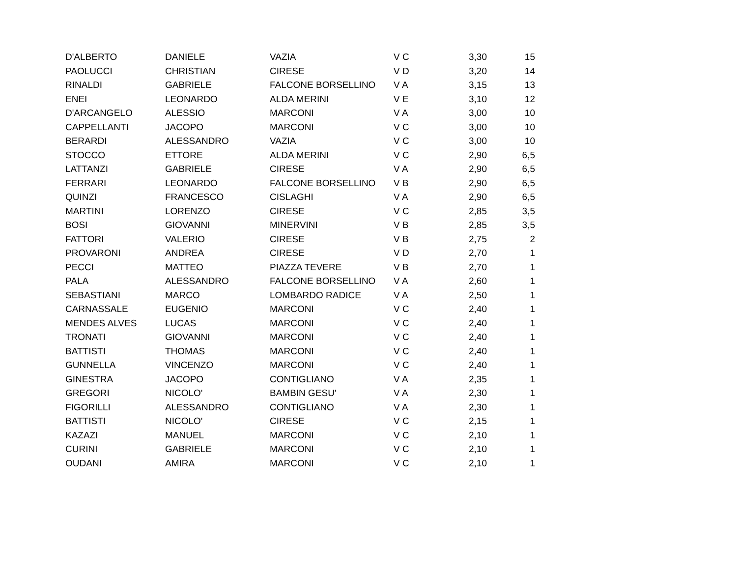| D'ALBERTO | DANIELE | VAZIA | V C | 3,30 | 15 |
| PAOLUCCI | CHRISTIAN | CIRESE | V D | 3,20 | 14 |
| RINALDI | GABRIELE | FALCONE BORSELLINO | V A | 3,15 | 13 |
| ENEI | LEONARDO | ALDA MERINI | V E | 3,10 | 12 |
| D'ARCANGELO | ALESSIO | MARCONI | V A | 3,00 | 10 |
| CAPPELLANTI | JACOPO | MARCONI | V C | 3,00 | 10 |
| BERARDI | ALESSANDRO | VAZIA | V C | 3,00 | 10 |
| STOCCO | ETTORE | ALDA MERINI | V C | 2,90 | 6,5 |
| LATTANZI | GABRIELE | CIRESE | V A | 2,90 | 6,5 |
| FERRARI | LEONARDO | FALCONE BORSELLINO | V B | 2,90 | 6,5 |
| QUINZI | FRANCESCO | CISLAGHI | V A | 2,90 | 6,5 |
| MARTINI | LORENZO | CIRESE | V C | 2,85 | 3,5 |
| BOSI | GIOVANNI | MINERVINI | V B | 2,85 | 3,5 |
| FATTORI | VALERIO | CIRESE | V B | 2,75 | 2 |
| PROVARONI | ANDREA | CIRESE | V D | 2,70 | 1 |
| PECCI | MATTEO | PIAZZA TEVERE | V B | 2,70 | 1 |
| PALA | ALESSANDRO | FALCONE BORSELLINO | V A | 2,60 | 1 |
| SEBASTIANI | MARCO | LOMBARDO RADICE | V A | 2,50 | 1 |
| CARNASSALE | EUGENIO | MARCONI | V C | 2,40 | 1 |
| MENDES ALVES | LUCAS | MARCONI | V C | 2,40 | 1 |
| TRONATI | GIOVANNI | MARCONI | V C | 2,40 | 1 |
| BATTISTI | THOMAS | MARCONI | V C | 2,40 | 1 |
| GUNNELLA | VINCENZO | MARCONI | V C | 2,40 | 1 |
| GINESTRA | JACOPO | CONTIGLIANO | V A | 2,35 | 1 |
| GREGORI | NICOLO' | BAMBIN GESU' | V A | 2,30 | 1 |
| FIGORILLI | ALESSANDRO | CONTIGLIANO | V A | 2,30 | 1 |
| BATTISTI | NICOLO' | CIRESE | V C | 2,15 | 1 |
| KAZAZI | MANUEL | MARCONI | V C | 2,10 | 1 |
| CURINI | GABRIELE | MARCONI | V C | 2,10 | 1 |
| OUDANI | AMIRA | MARCONI | V C | 2,10 | 1 |